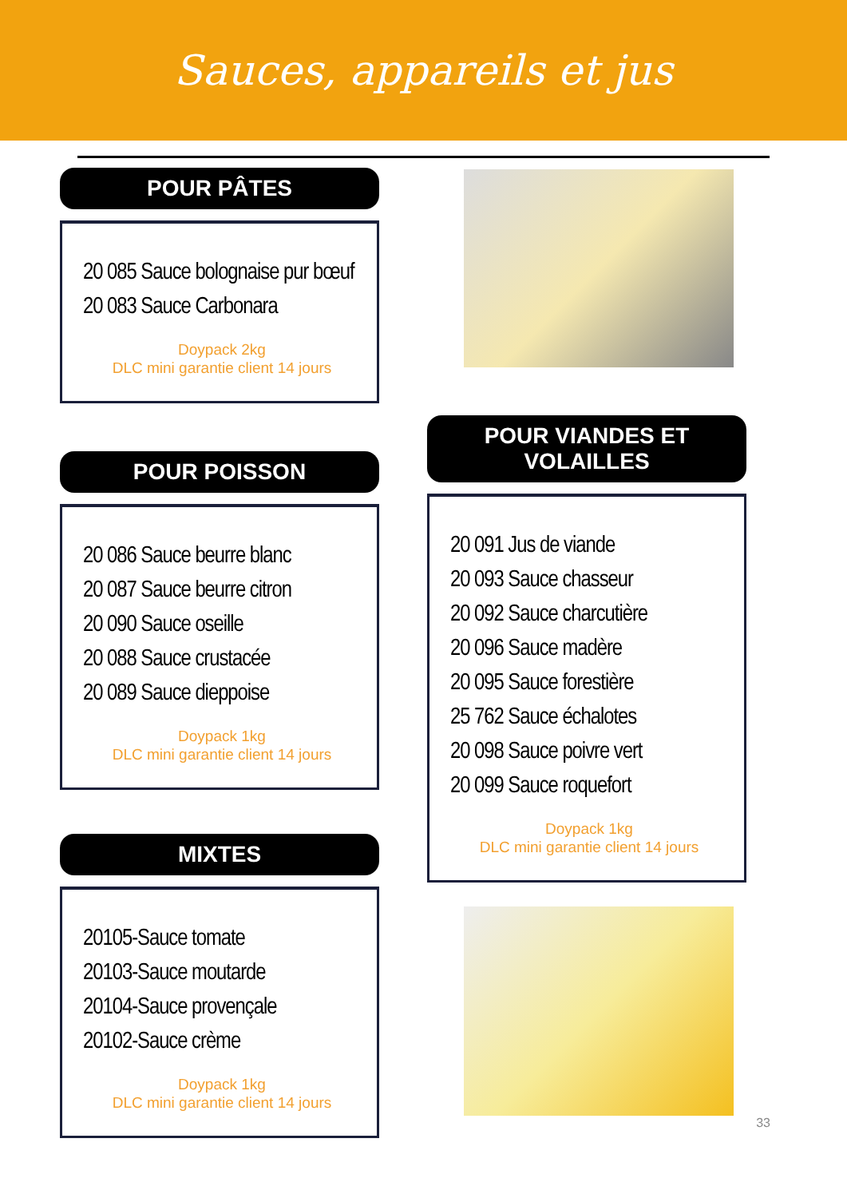Sauces, appareils et jus
POUR PÂTES
20 085 Sauce bolognaise pur bœuf
20 083 Sauce Carbonara
Doypack 2kg
DLC mini garantie client 14 jours
POUR POISSON
20 086 Sauce beurre blanc
20 087 Sauce beurre citron
20 090 Sauce oseille
20 088 Sauce crustacée
20 089 Sauce dieppoise
Doypack 1kg
DLC mini garantie client 14 jours
MIXTES
20105-Sauce tomate
20103-Sauce moutarde
20104-Sauce provençale
20102-Sauce crème
Doypack 1kg
DLC mini garantie client 14 jours
POUR VIANDES ET VOLAILLES
20 091 Jus de viande
20 093 Sauce chasseur
20 092 Sauce charcutière
20 096 Sauce madère
20 095 Sauce forestière
25 762 Sauce échalotes
20 098 Sauce poivre vert
20 099 Sauce roquefort
Doypack 1kg
DLC mini garantie client 14 jours
33